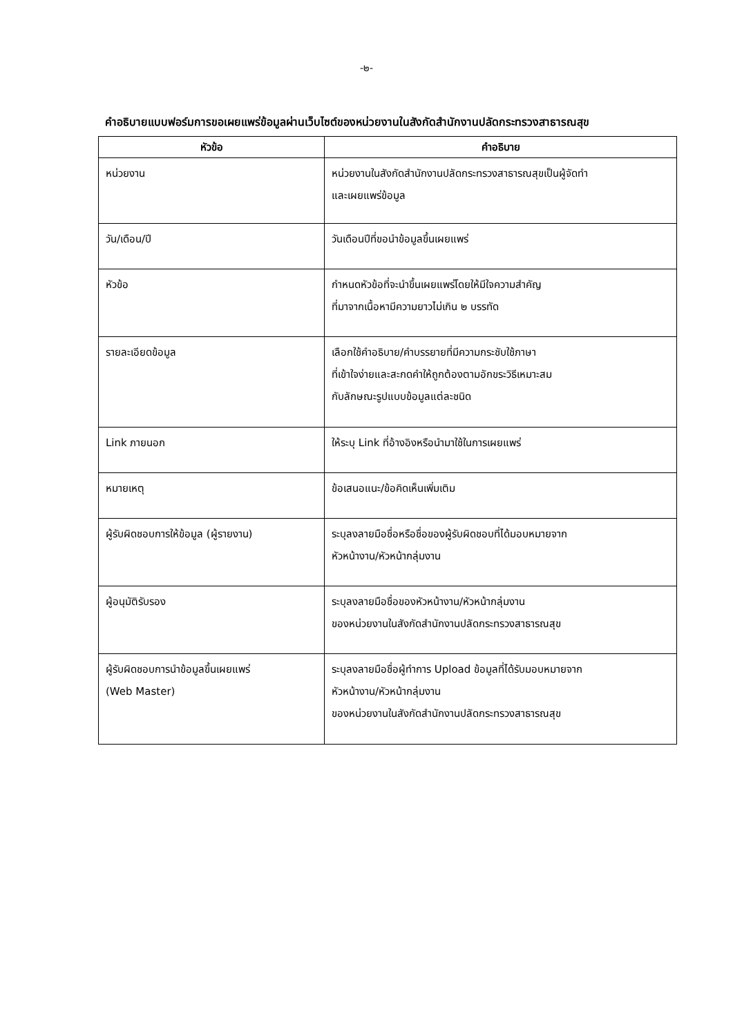-๒-
คำอธิบายแบบฟอร์มการขอเผยแพร่ข้อมูลผ่านเว็บไซต์ของหน่วยงานในสังกัดสำนักงานปลัดกระทรวงสาธารณสุข
| หัวข้อ | คำอธิบาย |
| --- | --- |
| หน่วยงาน | หน่วยงานในสังกัดสำนักงานปลัดกระทรวงสาธารณสุขเป็นผู้จัดทำ และเผยแพร่ข้อมูล |
| วัน/เดือน/ปี | วันเดือนปีที่ขอนำข้อมูลขึ้นเผยแพร่ |
| หัวข้อ | กำหนดหัวข้อที่จะนำขึ้นเผยแพร่โดยให้มีใจความสำคัญ ที่มาจากเนื้อหามีความยาวไม่เกิน ๒ บรรทัด |
| รายละเอียดข้อมูล | เลือกใช้คำอธิบาย/คำบรรยายที่มีความกระชับใช้ภาษา ที่เข้าใจง่ายและสะกดคำให้ถูกต้องตามอักขระวิธีเหมาะสม กับลักษณะรูปแบบข้อมูลแต่ละชนิด |
| Link ภายนอก | ให้ระบุ Link ที่อ้างอิงหรือนำมาใช้ในการเผยแพร่ |
| หมายเหตุ | ข้อเสนอแนะ/ข้อคิดเห็นเพิ่มเติม |
| ผู้รับผิดชอบการให้ข้อมูล (ผู้รายงาน) | ระบุลงลายมือชื่อหรือชื่อของผู้รับผิดชอบที่ได้มอบหมายจาก หัวหน้างาน/หัวหน้ากลุ่มงาน |
| ผู้อนุมัติรับรอง | ระบุลงลายมือชื่อของหัวหน้างาน/หัวหน้ากลุ่มงาน ของหน่วยงานในสังกัดสำนักงานปลัดกระทรวงสาธารณสุข |
| ผู้รับผิดชอบการนำข้อมูลขึ้นเผยแพร่ (Web Master) | ระบุลงลายมือชื่อผู้ทำการ Upload ข้อมูลที่ได้รับมอบหมายจาก หัวหน้างาน/หัวหน้ากลุ่มงาน ของหน่วยงานในสังกัดสำนักงานปลัดกระทรวงสาธารณสุข |